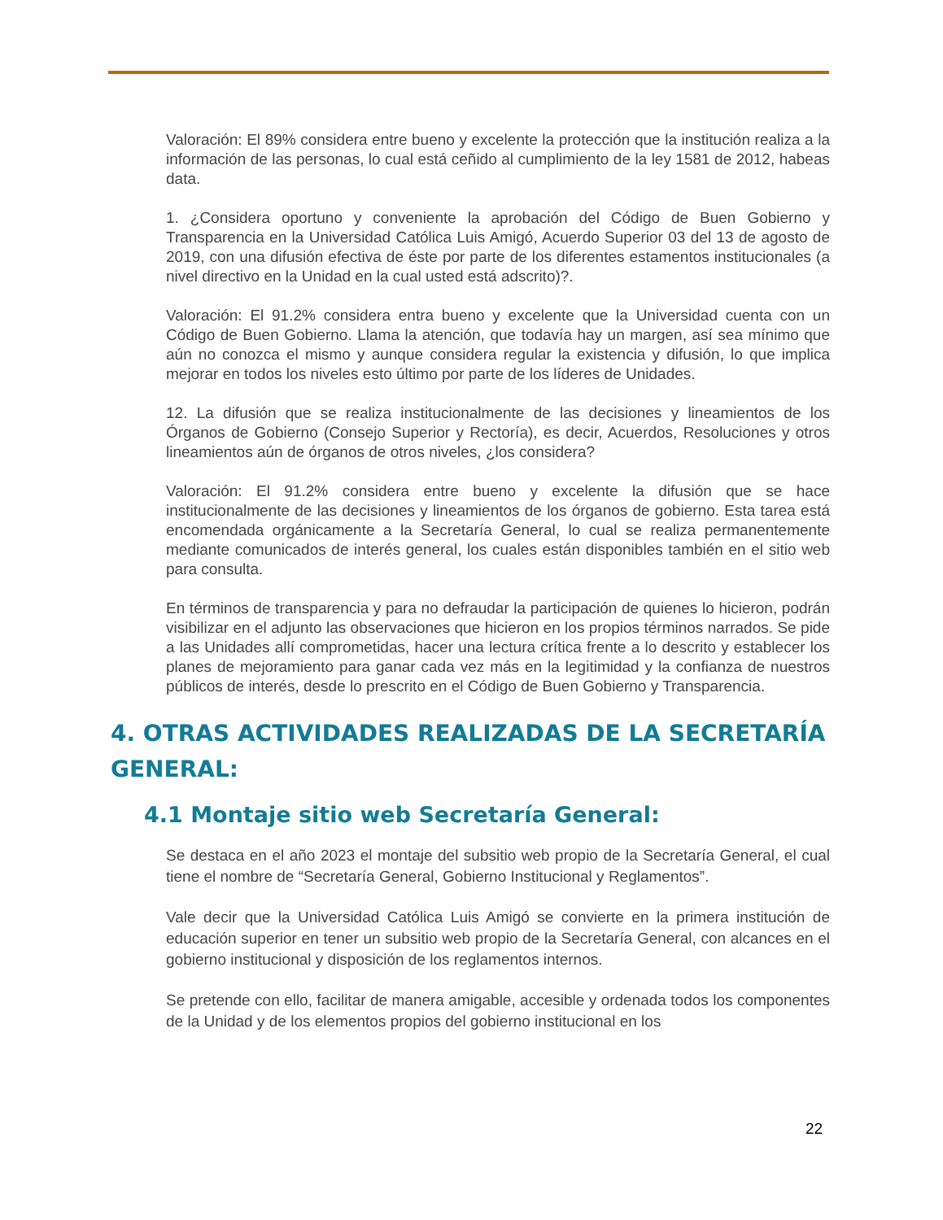Valoración: El 89% considera entre bueno y excelente la protección que la institución realiza a la información de las personas, lo cual está ceñido al cumplimiento de la ley 1581 de 2012, habeas data.
1. ¿Considera oportuno y conveniente la aprobación del Código de Buen Gobierno y Transparencia en la Universidad Católica Luis Amigó, Acuerdo Superior 03 del 13 de agosto de 2019, con una difusión efectiva de éste por parte de los diferentes estamentos institucionales (a nivel directivo en la Unidad en la cual usted está adscrito)?.
Valoración: El 91.2% considera entra bueno y excelente que la Universidad cuenta con un Código de Buen Gobierno. Llama la atención, que todavía hay un margen, así sea mínimo que aún no conozca el mismo y aunque considera regular la existencia y difusión, lo que implica mejorar en todos los niveles esto último por parte de los líderes de Unidades.
12. La difusión que se realiza institucionalmente de las decisiones y lineamientos de los Órganos de Gobierno (Consejo Superior y Rectoría), es decir, Acuerdos, Resoluciones y otros lineamientos aún de órganos de otros niveles, ¿los considera?
Valoración: El 91.2% considera entre bueno y excelente la difusión que se hace institucionalmente de las decisiones y lineamientos de los órganos de gobierno. Esta tarea está encomendada orgánicamente a la Secretaría General, lo cual se realiza permanentemente mediante comunicados de interés general, los cuales están disponibles también en el sitio web para consulta.
En términos de transparencia y para no defraudar la participación de quienes lo hicieron, podrán visibilizar en el adjunto las observaciones que hicieron en los propios términos narrados. Se pide a las Unidades allí comprometidas, hacer una lectura crítica frente a lo descrito y establecer los planes de mejoramiento para ganar cada vez más en la legitimidad y la confianza de nuestros públicos de interés, desde lo prescrito en el Código de Buen Gobierno y Transparencia.
4. OTRAS ACTIVIDADES REALIZADAS DE LA SECRETARÍA GENERAL:
4.1 Montaje sitio web Secretaría General:
Se destaca en el año 2023 el montaje del subsitio web propio de la Secretaría General, el cual tiene el nombre de “Secretaría General, Gobierno Institucional y Reglamentos”.
Vale decir que la Universidad Católica Luis Amigó se convierte en la primera institución de educación superior en tener un subsitio web propio de la Secretaría General, con alcances en el gobierno institucional y disposición de los reglamentos internos.
Se pretende con ello, facilitar de manera amigable, accesible y ordenada todos los componentes de la Unidad y de los elementos propios del gobierno institucional en los
22